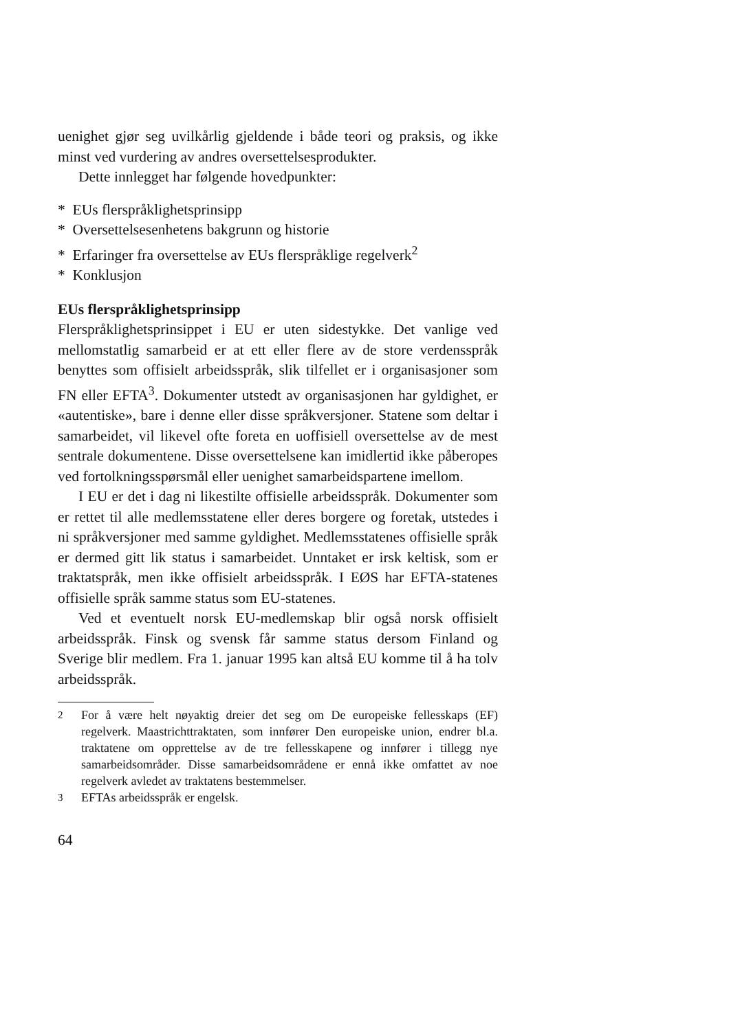uenighet gjør seg uvilkårlig gjeldende i både teori og praksis, og ikke minst ved vurdering av andres oversettelsesprodukter.
Dette innlegget har følgende hovedpunkter:
* EUs flerspråklighetsprinsipp
* Oversettelsesenhetens bakgrunn og historie
* Erfaringer fra oversettelse av EUs flerspråklige regelverk<sup>2</sup>
* Konklusjon
EUs flerspråklighetsprinsipp
Flerspråklighetsprinsippet i EU er uten sidestykke. Det vanlige ved mellomstatlig samarbeid er at ett eller flere av de store verdensspråk benyttes som offisielt arbeidsspråk, slik tilfellet er i organisasjoner som FN eller EFTA<sup>3</sup>. Dokumenter utstedt av organisasjonen har gyldighet, er «autentiske», bare i denne eller disse språkversjoner. Statene som deltar i samarbeidet, vil likevel ofte foreta en uoffisiell oversettelse av de mest sentrale dokumentene. Disse oversettelsene kan imidlertid ikke påberopes ved fortolkningsspørsmål eller uenighet samarbeidspartene imellom.
I EU er det i dag ni likestilte offisielle arbeidsspråk. Dokumenter som er rettet til alle medlemsstatene eller deres borgere og foretak, utstedes i ni språkversjoner med samme gyldighet. Medlemsstatenes offisielle språk er dermed gitt lik status i samarbeidet. Unntaket er irsk keltisk, som er traktatspråk, men ikke offisielt arbeidsspråk. I EØS har EFTA-statenes offisielle språk samme status som EU-statenes.
Ved et eventuelt norsk EU-medlemskap blir også norsk offisielt arbeidsspråk. Finsk og svensk får samme status dersom Finland og Sverige blir medlem. Fra 1. januar 1995 kan altså EU komme til å ha tolv arbeidsspråk.
<sup>2</sup> For å være helt nøyaktig dreier det seg om De europeiske fellesskaps (EF) regelverk. Maastrichttraktaten, som innfører Den europeiske union, endrer bl.a. traktatene om opprettelse av de tre fellesskapene og innfører i tillegg nye samarbeidsområder. Disse samarbeidsområdene er ennå ikke omfattet av noe regelverk avledet av traktatens bestemmelser.
<sup>3</sup> EFTAs arbeidsspråk er engelsk.
64